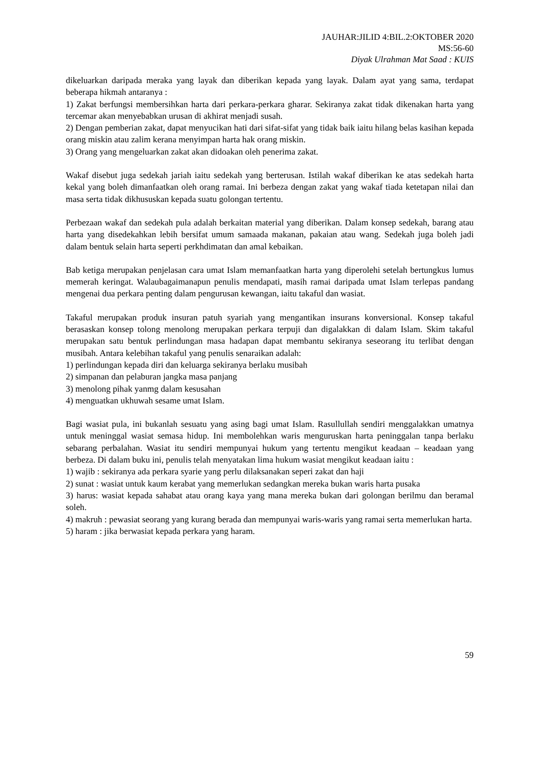JAUHAR:JILID 4:BIL.2:OKTOBER 2020
MS:56-60
Diyak Ulrahman Mat Saad : KUIS
dikeluarkan daripada meraka yang layak dan diberikan kepada yang layak. Dalam ayat yang sama, terdapat beberapa hikmah antaranya :
1) Zakat berfungsi membersihkan harta dari perkara-perkara gharar. Sekiranya zakat tidak dikenakan harta yang tercemar akan menyebabkan urusan di akhirat menjadi susah.
2) Dengan pemberian zakat, dapat menyucikan hati dari sifat-sifat yang tidak baik iaitu hilang belas kasihan kepada orang miskin atau zalim kerana menyimpan harta hak orang miskin.
3) Orang yang mengeluarkan zakat akan didoakan oleh penerima zakat.
Wakaf disebut juga sedekah jariah iaitu sedekah yang berterusan. Istilah wakaf diberikan ke atas sedekah harta kekal yang boleh dimanfaatkan oleh orang ramai. Ini berbeza dengan zakat yang wakaf tiada ketetapan nilai dan masa serta tidak dikhususkan kepada suatu golongan tertentu.
Perbezaan wakaf dan sedekah pula adalah berkaitan material yang diberikan. Dalam konsep sedekah, barang atau harta yang disedekahkan lebih bersifat umum samaada makanan, pakaian atau wang. Sedekah juga boleh jadi dalam bentuk selain harta seperti perkhdimatan dan amal kebaikan.
Bab ketiga merupakan penjelasan cara umat Islam memanfaatkan harta yang diperolehi setelah bertungkus lumus memerah keringat. Walaubagaimanapun penulis mendapati, masih ramai daripada umat Islam terlepas pandang mengenai dua perkara penting dalam pengurusan kewangan, iaitu takaful dan wasiat.
Takaful merupakan produk insuran patuh syariah yang mengantikan insurans konversional. Konsep takaful berasaskan konsep tolong menolong merupakan perkara terpuji dan digalakkan di dalam Islam. Skim takaful merupakan satu bentuk perlindungan masa hadapan dapat membantu sekiranya seseorang itu terlibat dengan musibah. Antara kelebihan takaful yang penulis senaraikan adalah:
1) perlindungan kepada diri dan keluarga sekiranya berlaku musibah
2) simpanan dan pelaburan jangka masa panjang
3) menolong pihak yanmg dalam kesusahan
4) menguatkan ukhuwah sesame umat Islam.
Bagi wasiat pula, ini bukanlah sesuatu yang asing bagi umat Islam. Rasullullah sendiri menggalakkan umatnya untuk meninggal wasiat semasa hidup. Ini membolehkan waris menguruskan harta peninggalan tanpa berlaku sebarang perbalahan. Wasiat itu sendiri mempunyai hukum yang tertentu mengikut keadaan – keadaan yang berbeza. Di dalam buku ini, penulis telah menyatakan lima hukum wasiat mengikut keadaan iaitu :
1) wajib : sekiranya ada perkara syarie yang perlu dilaksanakan seperi zakat dan haji
2) sunat : wasiat untuk kaum kerabat yang memerlukan sedangkan mereka bukan waris harta pusaka
3) harus: wasiat kepada sahabat atau orang kaya yang mana mereka bukan dari golongan berilmu dan beramal soleh.
4) makruh : pewasiat seorang yang kurang berada dan mempunyai waris-waris yang ramai serta memerlukan harta.
5) haram : jika berwasiat kepada perkara yang haram.
59